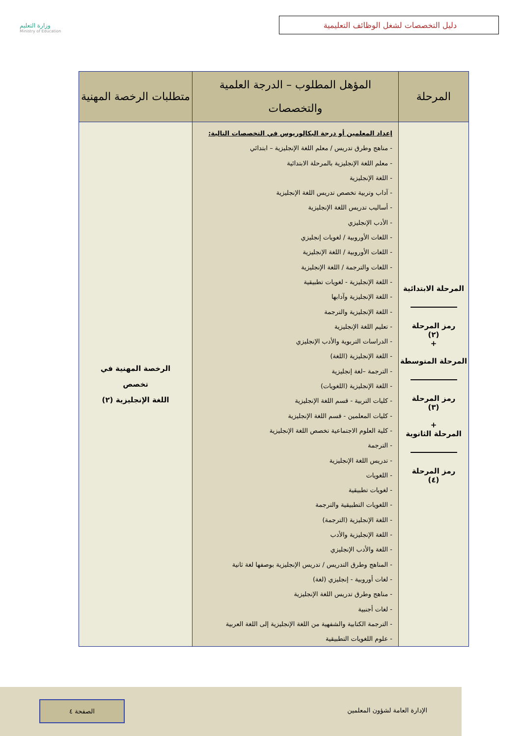وزارة التعليم
Ministry of Education
دليل التخصصات لشغل الوظائف التعليمية
| المرحلة | المؤهل المطلوب – الدرجة العلمية والتخصصات | متطلبات الرخصة المهنية |
| --- | --- | --- |
| المرحلة الابتدائية رمز المرحلة (٢) + المرحلة المتوسطة رمز المرحلة (٣) + المرحلة الثانوية رمز المرحلة (٤) | إعداد المعلمين أو درجة البكالوريوس في التخصصات التالية: - مناهج وطرق تدريس / معلم اللغة الإنجليزية – ابتدائي - معلم اللغة الإنجليزية بالمرحلة الابتدائية - اللغة الإنجليزية - آداب وتربية تخصص تدريس اللغة الإنجليزية - أساليب تدريس اللغة الإنجليزية - الأدب الإنجليزي - اللغات الأوروبية / لغويات إنجليزي - اللغات الأوروبية / اللغة الإنجليزية - اللغات والترجمة / اللغة الإنجليزية - اللغة الإنجليزية - لغويات تطبيقية - اللغة الإنجليزية وآدابها - اللغة الإنجليزية والترجمة - تعليم اللغة الإنجليزية - الدراسات التربوية والأدب الإنجليزي - اللغة الإنجليزية (اللغة) - الترجمة –لغة إنجليزية - اللغة الإنجليزية (اللغويات) - كليات التربية - قسم اللغة الإنجليزية - كليات المعلمين - قسم اللغة الإنجليزية - كلية العلوم الاجتماعية تخصص اللغة الإنجليزية - الترجمة - تدريس اللغة الإنجليزية - اللغويات - لغويات تطبيقية - اللغويات التطبيقية والترجمة - اللغة الإنجليزية (الترجمة) - اللغة الإنجليزية والأدب - اللغة والأدب الإنجليزي - المناهج وطرق التدريس / تدريس الإنجليزية بوصفها لغة ثانية - لغات أوروبية - إنجليزي (لغة) - مناهج وطرق تدريس اللغة الإنجليزية - لغات أجنبية - الترجمة الكتابية والشفهية من اللغة الإنجليزية إلى اللغة العربية - علوم اللغويات التطبيقية | الرخصة المهنية في تخصص اللغة الإنجليزية (٢) |
الإدارة العامة لشؤون المعلمين
الصفحة ٤